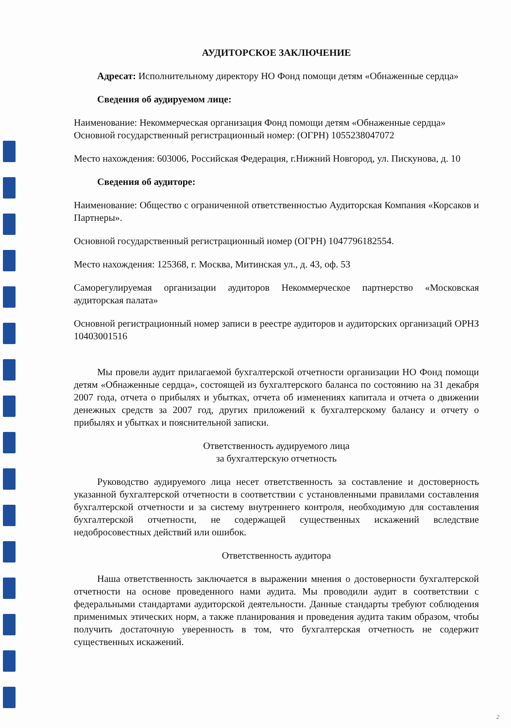АУДИТОРСКОЕ ЗАКЛЮЧЕНИЕ
Адресат: Исполнительному директору НО Фонд помощи детям «Обнаженные сердца»
Сведения об аудируемом лице:
Наименование: Некоммерческая организация Фонд помощи детям «Обнаженные сердца»
Основной государственный регистрационный номер: (ОГРН) 1055238047072
Место нахождения: 603006, Российская Федерация, г.Нижний Новгород, ул. Пискунова, д. 10
Сведения об аудиторе:
Наименование: Общество с ограниченной ответственностью Аудиторская Компания «Корсаков и Партнеры».
Основной государственный регистрационный номер (ОГРН) 1047796182554.
Место нахождения: 125368, г. Москва, Митинская ул., д. 43, оф. 53
Саморегулируемая организации аудиторов Некоммерческое партнерство «Московская аудиторская палата»
Основной регистрационный номер записи в реестре аудиторов и аудиторских организаций ОРНЗ 10403001516
Мы провели аудит прилагаемой бухгалтерской отчетности организации НО Фонд помощи детям «Обнаженные сердца», состоящей из бухгалтерского баланса по состоянию на 31 декабря 2007 года, отчета о прибылях и убытках, отчета об изменениях капитала и отчета о движении денежных средств за 2007 год, других приложений к бухгалтерскому балансу и отчету о прибылях и убытках и пояснительной записки.
Ответственность аудируемого лица
за бухгалтерскую отчетность
Руководство аудируемого лица несет ответственность за составление и достоверность указанной бухгалтерской отчетности в соответствии с установленными правилами составления бухгалтерской отчетности и за систему внутреннего контроля, необходимую для составления бухгалтерской отчетности, не содержащей существенных искажений вследствие недобросовестных действий или ошибок.
Ответственность аудитора
Наша ответственность заключается в выражении мнения о достоверности бухгалтерской отчетности на основе проведенного нами аудита. Мы проводили аудит в соответствии с федеральными стандартами аудиторской деятельности. Данные стандарты требуют соблюдения применимых этических норм, а также планирования и проведения аудита таким образом, чтобы получить достаточную уверенность в том, что бухгалтерская отчетность не содержит существенных искажений.
2